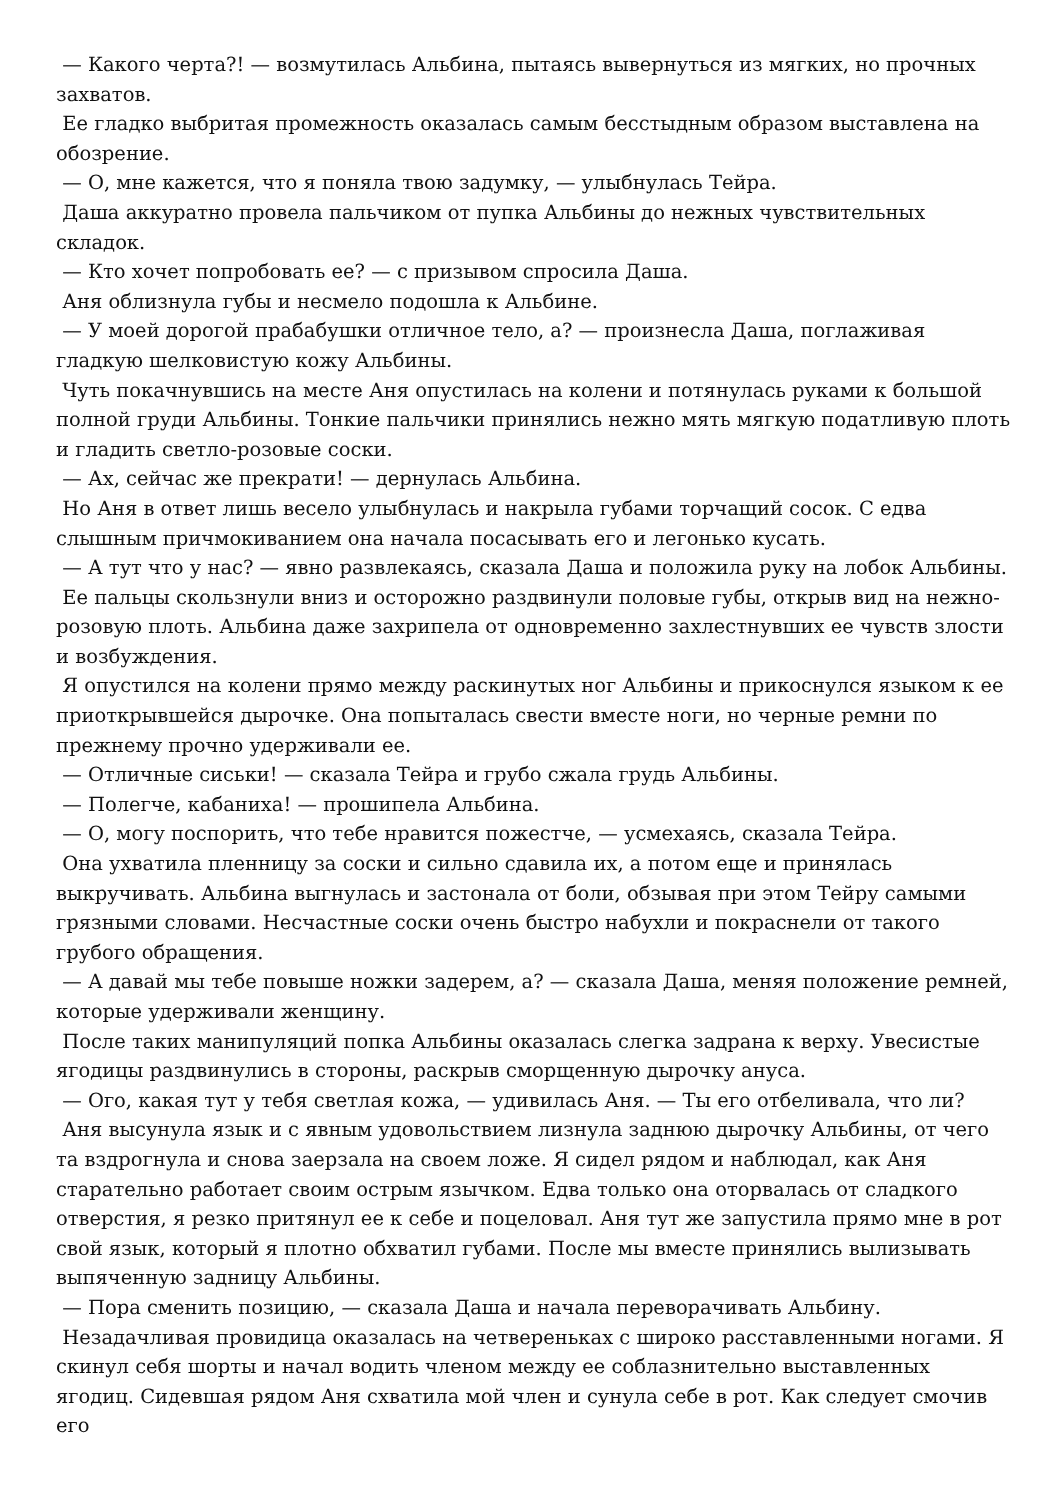— Какого черта?! — возмутилась Альбина, пытаясь вывернуться из мягких, но прочных захватов.
Ее гладко выбритая промежность оказалась самым бесстыдным образом выставлена на обозрение.
— О, мне кажется, что я поняла твою задумку, — улыбнулась Тейра.
Даша аккуратно провела пальчиком от пупка Альбины до нежных чувствительных складок.
— Кто хочет попробовать ее? — с призывом спросила Даша.
Аня облизнула губы и несмело подошла к Альбине.
— У моей дорогой прабабушки отличное тело, а? — произнесла Даша, поглаживая гладкую шелковистую кожу Альбины.
Чуть покачнувшись на месте Аня опустилась на колени и потянулась руками к большой полной груди Альбины. Тонкие пальчики принялись нежно мять мягкую податливую плоть и гладить светло-розовые соски.
— Ах, сейчас же прекрати! — дернулась Альбина.
Но Аня в ответ лишь весело улыбнулась и накрыла губами торчащий сосок. С едва слышным причмокиванием она начала посасывать его и легонько кусать.
— А тут что у нас? — явно развлекаясь, сказала Даша и положила руку на лобок Альбины.
Ее пальцы скользнули вниз и осторожно раздвинули половые губы, открыв вид на нежно-розовую плоть. Альбина даже захрипела от одновременно захлестнувших ее чувств злости и возбуждения.
Я опустился на колени прямо между раскинутых ног Альбины и прикоснулся языком к ее приоткрывшейся дырочке. Она попыталась свести вместе ноги, но черные ремни по прежнему прочно удерживали ее.
— Отличные сиськи! — сказала Тейра и грубо сжала грудь Альбины.
— Полегче, кабаниха! — прошипела Альбина.
— О, могу поспорить, что тебе нравится пожестче, — усмехаясь, сказала Тейра.
Она ухватила пленницу за соски и сильно сдавила их, а потом еще и принялась выкручивать. Альбина выгнулась и застонала от боли, обзывая при этом Тейру самыми грязными словами. Несчастные соски очень быстро набухли и покраснели от такого грубого обращения.
— А давай мы тебе повыше ножки задерем, а? — сказала Даша, меняя положение ремней, которые удерживали женщину.
После таких манипуляций попка Альбины оказалась слегка задрана к верху. Увесистые ягодицы раздвинулись в стороны, раскрыв сморщенную дырочку ануса.
— Ого, какая тут у тебя светлая кожа, — удивилась Аня. — Ты его отбеливала, что ли?
Аня высунула язык и с явным удовольствием лизнула заднюю дырочку Альбины, от чего та вздрогнула и снова заерзала на своем ложе. Я сидел рядом и наблюдал, как Аня старательно работает своим острым язычком. Едва только она оторвалась от сладкого отверстия, я резко притянул ее к себе и поцеловал. Аня тут же запустила прямо мне в рот свой язык, который я плотно обхватил губами. После мы вместе принялись вылизывать выпяченную задницу Альбины.
— Пора сменить позицию, — сказала Даша и начала переворачивать Альбину.
Незадачливая провидица оказалась на четвереньках с широко расставленными ногами. Я скинул себя шорты и начал водить членом между ее соблазнительно выставленных ягодиц. Сидевшая рядом Аня схватила мой член и сунула себе в рот. Как следует смочив его